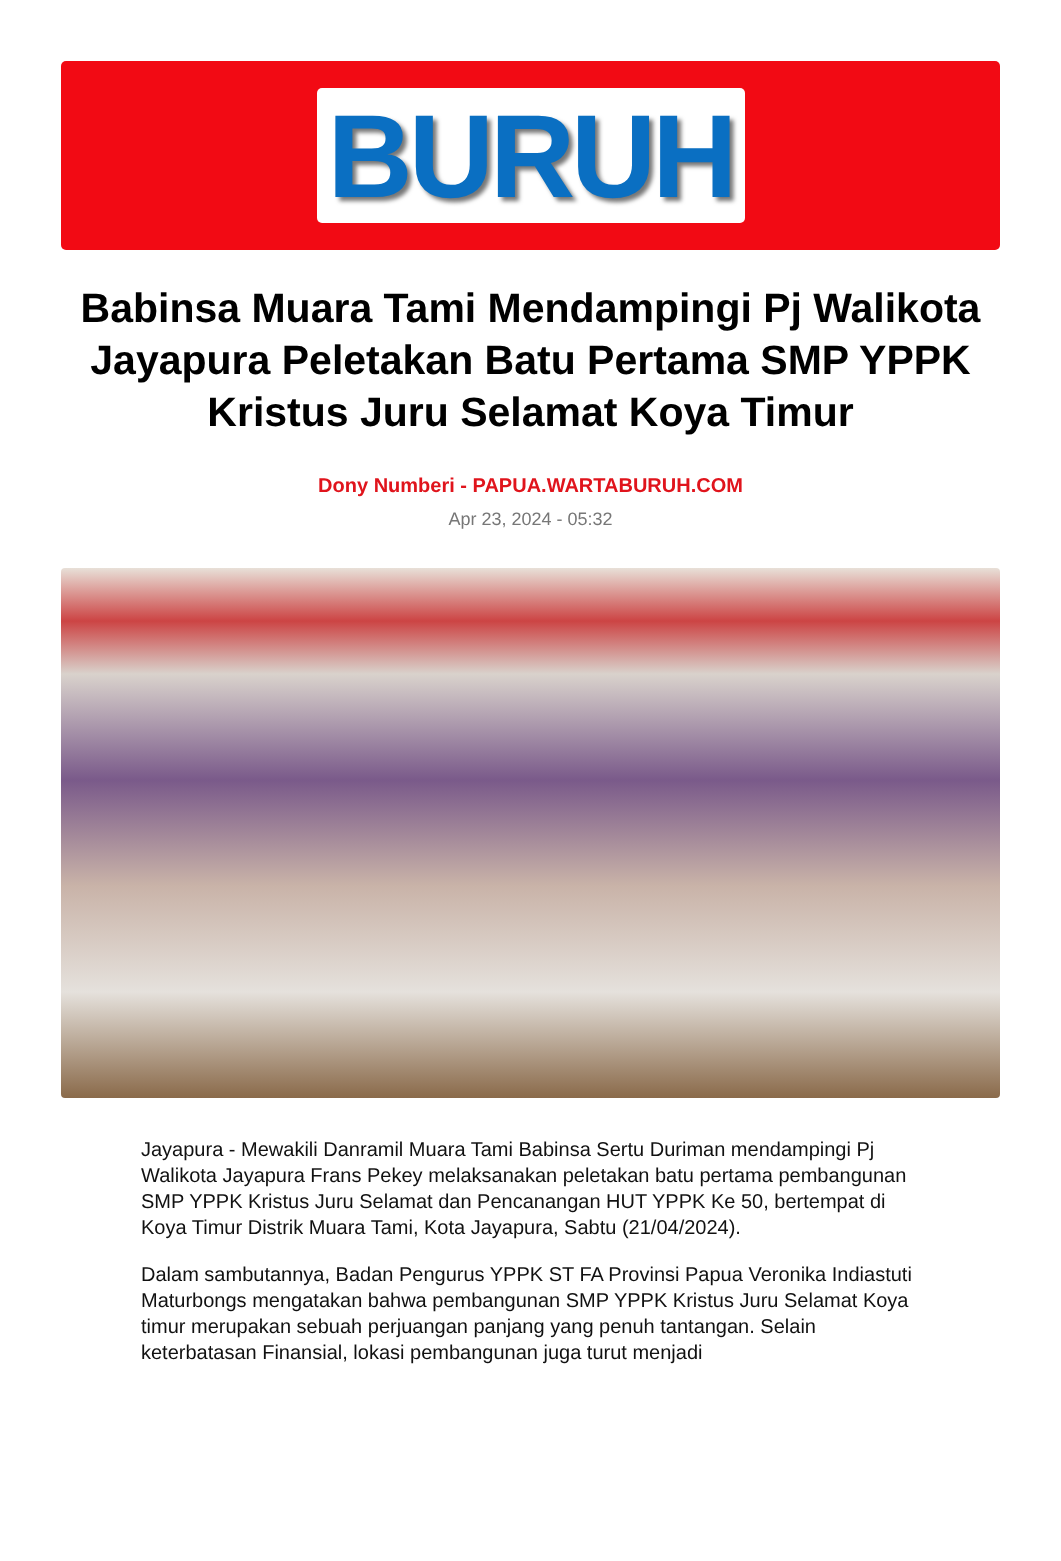BURUH
Babinsa Muara Tami Mendampingi Pj Walikota Jayapura Peletakan Batu Pertama SMP YPPK Kristus Juru Selamat Koya Timur
Dony Numberi - PAPUA.WARTABURUH.COM
Apr 23, 2024 - 05:32
Jayapura - Mewakili Danramil Muara Tami Babinsa Sertu Duriman mendampingi Pj Walikota Jayapura Frans Pekey melaksanakan peletakan batu pertama pembangunan SMP YPPK Kristus Juru Selamat dan Pencanangan HUT YPPK Ke 50, bertempat di Koya Timur Distrik Muara Tami, Kota Jayapura, Sabtu (21/04/2024).
Dalam sambutannya, Badan Pengurus YPPK ST FA Provinsi Papua Veronika Indiastuti Maturbongs mengatakan bahwa pembangunan SMP YPPK Kristus Juru Selamat Koya timur merupakan sebuah perjuangan panjang yang penuh tantangan. Selain keterbatasan Finansial, lokasi pembangunan juga turut menjadi